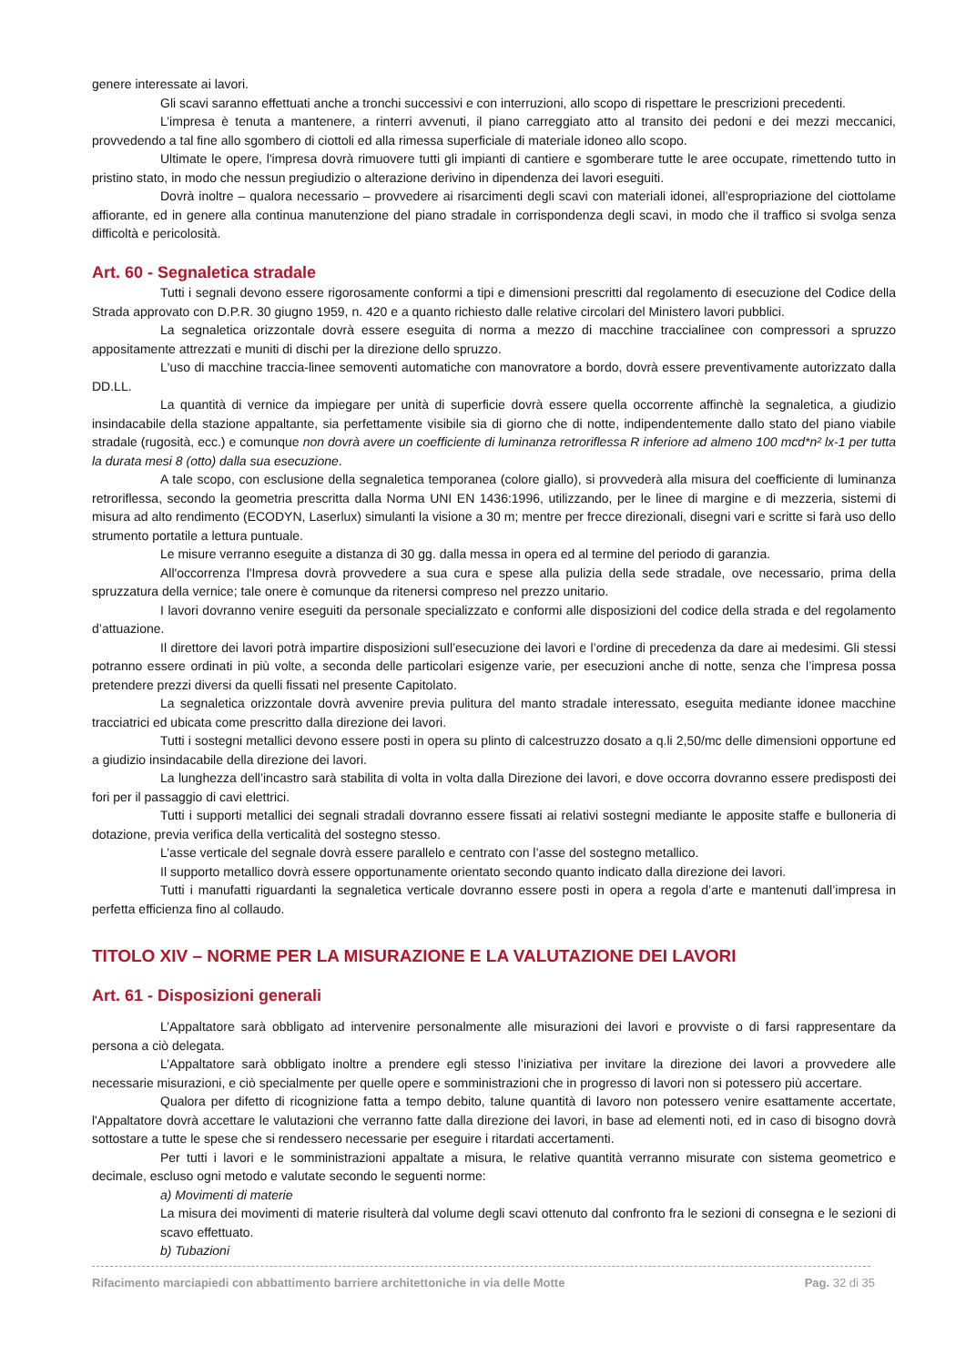genere interessate ai lavori.
Gli scavi saranno effettuati anche a tronchi successivi e con interruzioni, allo scopo di rispettare le prescrizioni precedenti.
L’impresa è tenuta a mantenere, a rinterri avvenuti, il piano carreggiato atto al transito dei pedoni e dei mezzi meccanici, provvedendo a tal fine allo sgombero di ciottoli ed alla rimessa superficiale di materiale idoneo allo scopo.
Ultimate le opere, l'impresa dovrà rimuovere tutti gli impianti di cantiere e sgomberare tutte le aree occupate, rimettendo tutto in pristino stato, in modo che nessun pregiudizio o alterazione derivino in dipendenza dei lavori eseguiti.
Dovrà inoltre – qualora necessario – provvedere ai risarcimenti degli scavi con materiali idonei, all’espropriazione del ciottolame affiorante, ed in genere alla continua manutenzione del piano stradale in corrispondenza degli scavi, in modo che il traffico si svolga senza difficoltà e pericolosità.
Art. 60 - Segnaletica stradale
Tutti i segnali devono essere rigorosamente conformi a tipi e dimensioni prescritti dal regolamento di esecuzione del Codice della Strada approvato con D.P.R. 30 giugno 1959, n. 420 e a quanto richiesto dalle relative circolari del Ministero lavori pubblici.
La segnaletica orizzontale dovrà essere eseguita di norma a mezzo di macchine traccialinee con compressori a spruzzo appositamente attrezzati e muniti di dischi per la direzione dello spruzzo.
L'uso di macchine traccia-linee semoventi automatiche con manovratore a bordo, dovrà essere preventivamente autorizzato dalla DD.LL.
La quantità di vernice da impiegare per unità di superficie dovrà essere quella occorrente affinchè la segnaletica, a giudizio insindacabile della stazione appaltante, sia perfettamente visibile sia di giorno che di notte, indipendentemente dallo stato del piano viabile stradale (rugosità, ecc.) e comunque non dovrà avere un coefficiente di luminanza retroriflessa R inferiore ad almeno 100 mcd*n² lx-1 per tutta la durata mesi 8 (otto) dalla sua esecuzione.
A tale scopo, con esclusione della segnaletica temporanea (colore giallo), si provvederà alla misura del coefficiente di luminanza retroriflessa, secondo la geometria prescritta dalla Norma UNI EN 1436:1996, utilizzando, per le linee di margine e di mezzeria, sistemi di misura ad alto rendimento (ECODYN, Laserlux) simulanti la visione a 30 m; mentre per frecce direzionali, disegni vari e scritte si farà uso dello strumento portatile a lettura puntuale.
Le misure verranno eseguite a distanza di 30 gg. dalla messa in opera ed al termine del periodo di garanzia.
All'occorrenza l'Impresa dovrà provvedere a sua cura e spese alla pulizia della sede stradale, ove necessario, prima della spruzzatura della vernice; tale onere è comunque da ritenersi compreso nel prezzo unitario.
I lavori dovranno venire eseguiti da personale specializzato e conformi alle disposizioni del codice della strada e del regolamento d’attuazione.
Il direttore dei lavori potrà impartire disposizioni sull’esecuzione dei lavori e l’ordine di precedenza da dare ai medesimi. Gli stessi potranno essere ordinati in più volte, a seconda delle particolari esigenze varie, per esecuzioni anche di notte, senza che l’impresa possa pretendere prezzi diversi da quelli fissati nel presente Capitolato.
La segnaletica orizzontale dovrà avvenire previa pulitura del manto stradale interessato, eseguita mediante idonee macchine tracciatrici ed ubicata come prescritto dalla direzione dei lavori.
Tutti i sostegni metallici devono essere posti in opera su plinto di calcestruzzo dosato a q.li 2,50/mc delle dimensioni opportune ed a giudizio insindacabile della direzione dei lavori.
La lunghezza dell’incastro sarà stabilita di volta in volta dalla Direzione dei lavori, e dove occorra dovranno essere predisposti dei fori per il passaggio di cavi elettrici.
Tutti i supporti metallici dei segnali stradali dovranno essere fissati ai relativi sostegni mediante le apposite staffe e bulloneria di dotazione, previa verifica della verticalità del sostegno stesso.
L’asse verticale del segnale dovrà essere parallelo e centrato con l’asse del sostegno metallico.
Il supporto metallico dovrà essere opportunamente orientato secondo quanto indicato dalla direzione dei lavori.
Tutti i manufatti riguardanti la segnaletica verticale dovranno essere posti in opera a regola d’arte e mantenuti dall’impresa in perfetta efficienza fino al collaudo.
TITOLO XIV – NORME PER LA MISURAZIONE E LA VALUTAZIONE DEI LAVORI
Art. 61 - Disposizioni generali
L’Appaltatore sarà obbligato ad intervenire personalmente alle misurazioni dei lavori e provviste o di farsi rappresentare da persona a ciò delegata.
L’Appaltatore sarà obbligato inoltre a prendere egli stesso l’iniziativa per invitare la direzione dei lavori a provvedere alle necessarie misurazioni, e ciò specialmente per quelle opere e somministrazioni che in progresso di lavori non si potessero più accertare.
Qualora per difetto di ricognizione fatta a tempo debito, talune quantità di lavoro non potessero venire esattamente accertate, l'Appaltatore dovrà accettare le valutazioni che verranno fatte dalla direzione dei lavori, in base ad elementi noti, ed in caso di bisogno dovrà sottostare a tutte le spese che si rendessero necessarie per eseguire i ritardati accertamenti.
Per tutti i lavori e le somministrazioni appaltate a misura, le relative quantità verranno misurate con sistema geometrico e decimale, escluso ogni metodo e valutate secondo le seguenti norme:
a) Movimenti di materie
La misura dei movimenti di materie risulterà dal volume degli scavi ottenuto dal confronto fra le sezioni di consegna e le sezioni di scavo effettuato.
b) Tubazioni
Rifacimento marciapiedi con abbattimento barriere architettoniche in via delle Motte Pag. 32 di 35